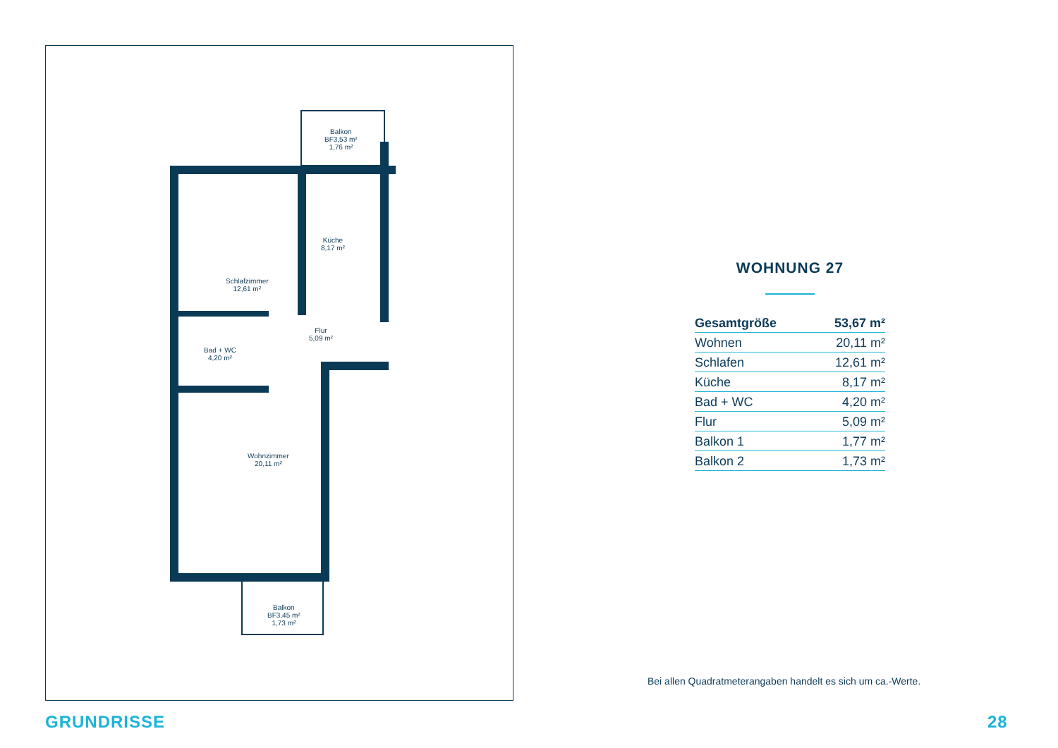Balkon
BF3,53 m²
1,76 m²
Küche
8,17 m²
Schlafzimmer
12,61 m²
Flur
5,09 m²
Bad + WC
4,20 m²
Wohnzimmer
20,11 m²
Balkon
BF3,45 m²
1,73 m²
WOHNUNG 27
| Gesamtgröße | 53,67 m² |
| Wohnen | 20,11 m² |
| Schlafen | 12,61 m² |
| Küche | 8,17 m² |
| Bad + WC | 4,20 m² |
| Flur | 5,09 m² |
| Balkon 1 | 1,77 m² |
| Balkon 2 | 1,73 m² |
Bei allen Quadratmeterangaben handelt es sich um ca.-Werte.
GRUNDRISSE 28